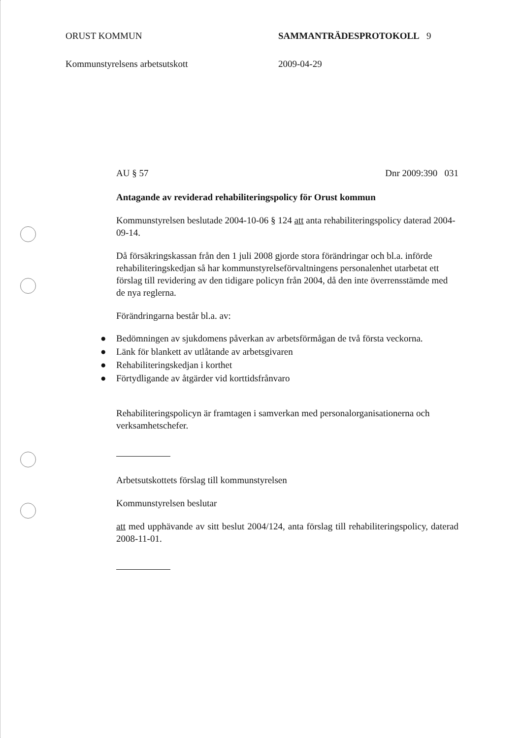ORUST KOMMUN SAMMANTRÄDESPROTOKOLL 9
Kommunstyrelsens arbetsutskott 2009-04-29
AU § 57 Dnr 2009:390 031
Antagande av reviderad rehabiliteringspolicy för Orust kommun
Kommunstyrelsen beslutade 2004-10-06 § 124 att anta rehabiliteringspolicy daterad 2004-09-14.
Då försäkringskassan från den 1 juli 2008 gjorde stora förändringar och bl.a. införde rehabiliteringskedjan så har kommunstyrelseförvaltningens personalenhet utarbetat ett förslag till revidering av den tidigare policyn från 2004, då den inte överrensstämde med de nya reglerna.
Förändringarna består bl.a. av:
● Bedömningen av sjukdomens påverkan av arbetsförmågan de två första veckorna.
● Länk för blankett av utlåtande av arbetsgivaren
● Rehabiliteringskedjan i korthet
● Förtydligande av åtgärder vid korttidsfrånvaro
Rehabiliteringspolicyn är framtagen i samverkan med personalorganisationerna och verksamhetschefer.
Arbetsutskottets förslag till kommunstyrelsen
Kommunstyrelsen beslutar
att med upphävande av sitt beslut 2004/124, anta förslag till rehabiliteringspolicy, daterad 2008-11-01.